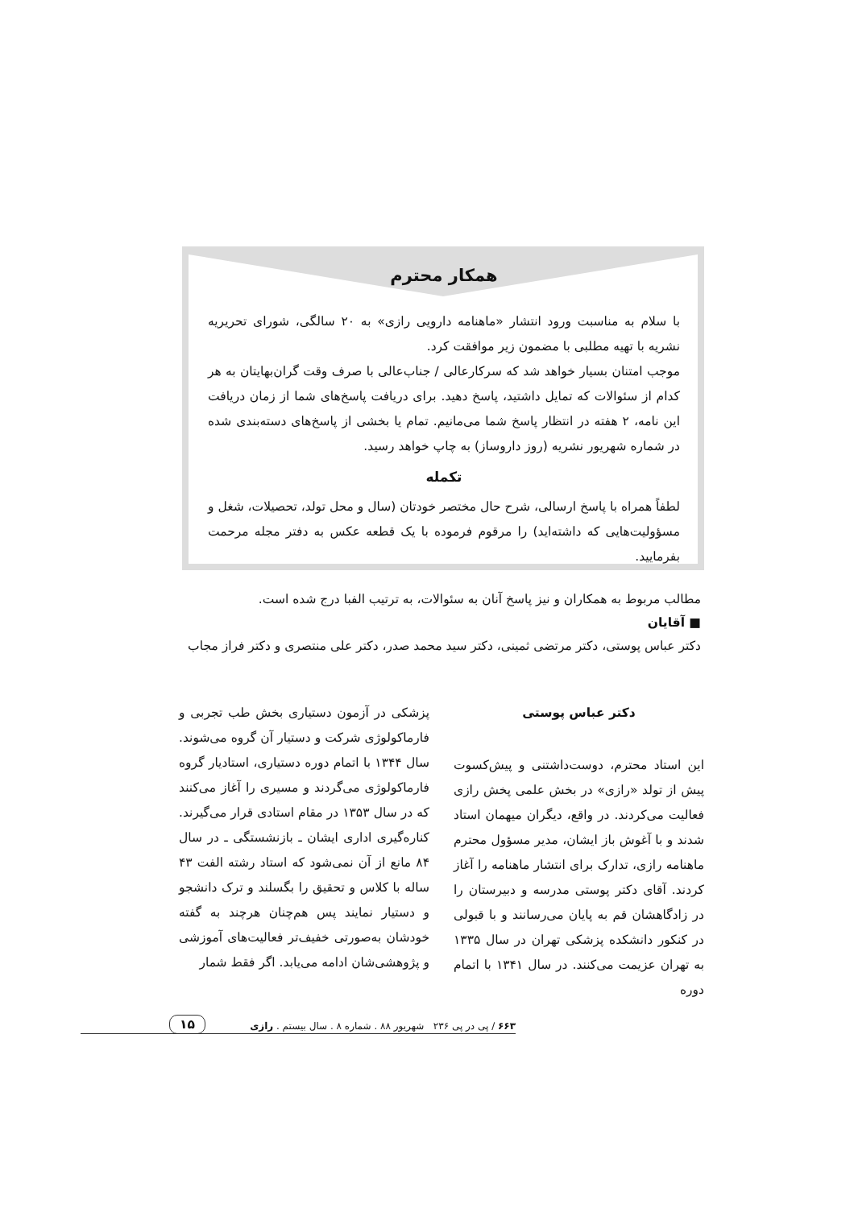همکار محترم
با سلام به مناسبت ورود انتشار «ماهنامه دارویی رازی» به ۲۰ سالگی، شورای تحریریه نشریه با تهیه مطلبی با مضمون زیر موافقت کرد.
موجب امتنان بسیار خواهد شد که سرکارعالی / جناب‌عالی با صرف وقت گران‌بهایتان به هر کدام از سئوالات که تمایل داشتید، پاسخ دهید. برای دریافت پاسخ‌های شما از زمان دریافت این نامه، ۲ هفته در انتظار پاسخ شما می‌مانیم. تمام یا بخشی از پاسخ‌های دسته‌بندی شده در شماره شهریور نشریه (روز داروساز) به چاپ خواهد رسید.
تکمله
لطفاً همراه با پاسخ ارسالی، شرح حال مختصر خودتان (سال و محل تولد، تحصیلات، شغل و مسؤولیت‌هایی که داشته‌اید) را مرقوم فرموده با یک قطعه عکس به دفتر مجله مرحمت بفرمایید.
مطالب مربوط به همکاران و نیز پاسخ آنان به سئوالات، به ترتیب الفبا درج شده است.
■ آقایان
دکتر عباس پوستی، دکتر مرتضی ثمینی، دکتر سید محمد صدر، دکتر علی منتصری و دکتر فراز مجاب
دکتر عباس پوستی
این استاد محترم، دوست‌داشتنی و پیش‌کسوت پیش از تولد «رازی» در بخش علمی پخش رازی فعالیت می‌کردند. در واقع، دیگران میهمان استاد شدند و با آغوش باز ایشان، مدیر مسؤول محترم ماهنامه رازی، تدارک برای انتشار ماهنامه را آغاز کردند. آقای دکتر پوستی مدرسه و دبیرستان را در زادگاهشان قم به پایان می‌رسانند و با قبولی در کنکور دانشکده پزشکی تهران در سال ۱۳۳۵ به تهران عزیمت می‌کنند. در سال ۱۳۴۱ با اتمام دوره
پزشکی در آزمون دستیاری بخش طب تجربی و فارماکولوژی شرکت و دستیار آن گروه می‌شوند. سال ۱۳۴۴ با اتمام دوره دستیاری، استادیار گروه فارماکولوژی می‌گردند و مسیری را آغاز می‌کنند که در سال ۱۳۵۳ در مقام استادی قرار می‌گیرند. کناره‌گیری اداری ایشان ـ بازنشستگی ـ در سال ۸۴ مانع از آن نمی‌شود که استاد رشته الفت ۴۳ ساله با کلاس و تحقیق را بگسلند و ترک دانشجو و دستیار نمایند پس هم‌چنان هرچند به گفته خودشان به‌صورتی خفیف‌تر فعالیت‌های آموزشی و پژوهشی‌شان ادامه می‌یابد. اگر فقط شمار
۱۵
۶۶۳ / پی در پی ۲۳۶ شهریور ۸۸ . شماره ۸ . سال بیستم . رازی